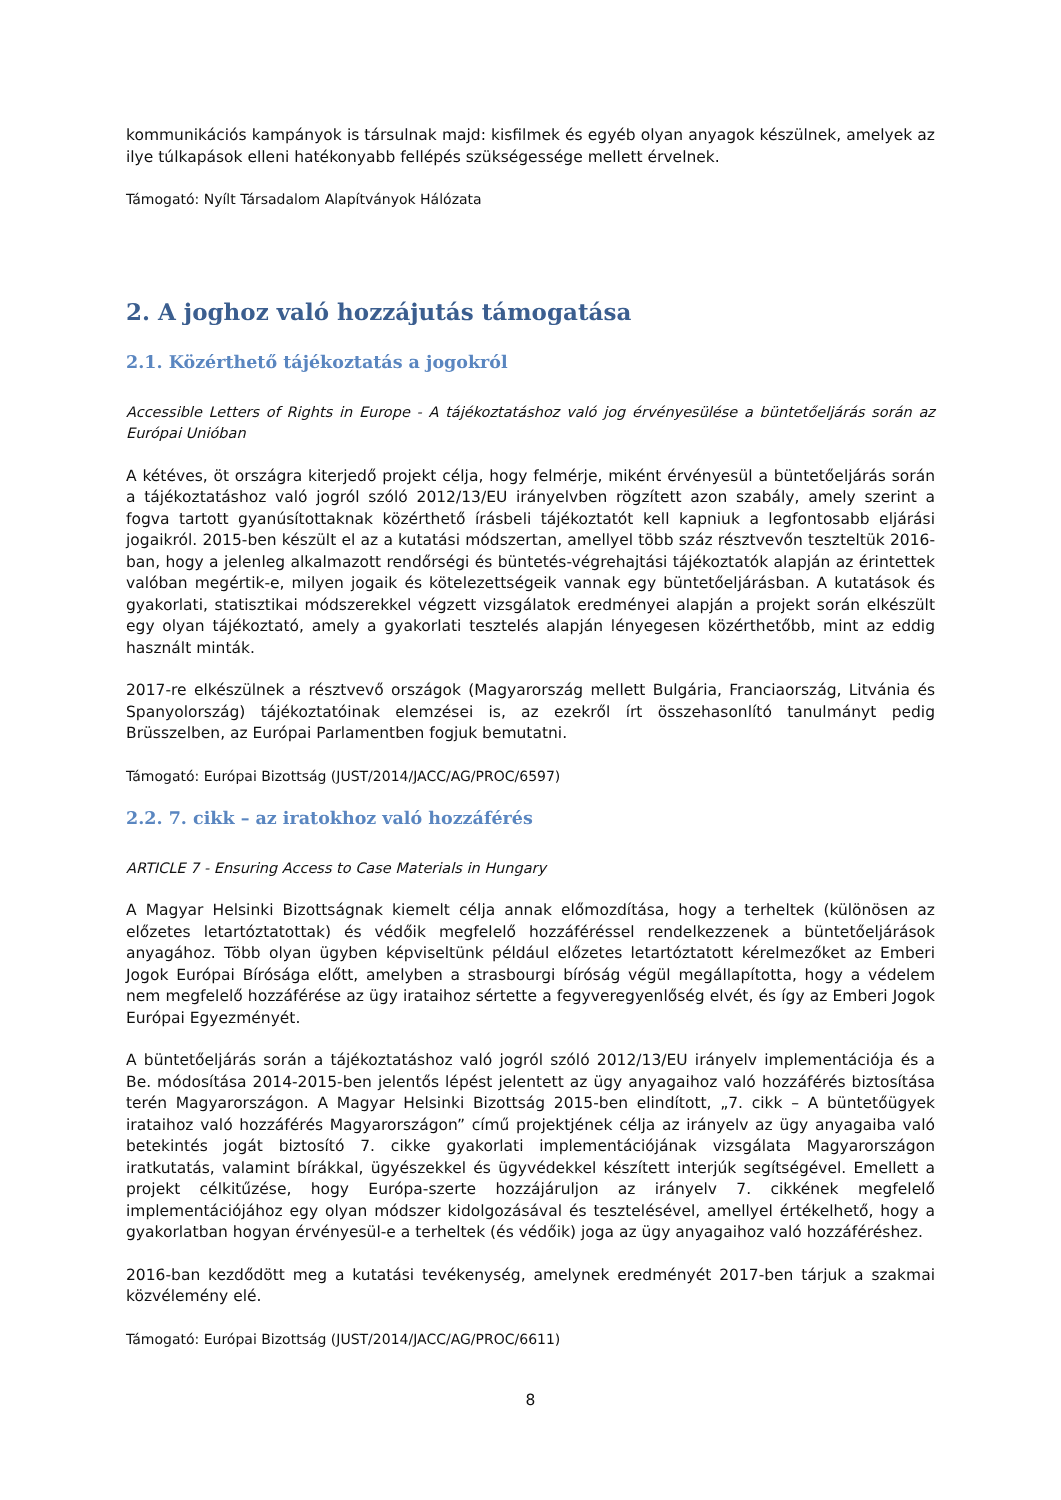kommunikációs kampányok is társulnak majd: kisfilmek és egyéb olyan anyagok készülnek, amelyek az ilye túlkapások elleni hatékonyabb fellépés szükségessége mellett érvelnek.
Támogató: Nyílt Társadalom Alapítványok Hálózata
2. A joghoz való hozzájutás támogatása
2.1. Közérthető tájékoztatás a jogokról
Accessible Letters of Rights in Europe - A tájékoztatáshoz való jog érvényesülése a büntetőeljárás során az Európai Unióban
A kétéves, öt országra kiterjedő projekt célja, hogy felmérje, miként érvényesül a büntetőeljárás során a tájékoztatáshoz való jogról szóló 2012/13/EU irányelvben rögzített azon szabály, amely szerint a fogva tartott gyanúsítottaknak közérthető írásbeli tájékoztatót kell kapniuk a legfontosabb eljárási jogaikról. 2015-ben készült el az a kutatási módszertan, amellyel több száz résztvevőn teszteltük 2016-ban, hogy a jelenleg alkalmazott rendőrségi és büntetés-végrehajtási tájékoztatók alapján az érintettek valóban megértik-e, milyen jogaik és kötelezettségeik vannak egy büntetőeljárásban. A kutatások és gyakorlati, statisztikai módszerekkel végzett vizsgálatok eredményei alapján a projekt során elkészült egy olyan tájékoztató, amely a gyakorlati tesztelés alapján lényegesen közérthetőbb, mint az eddig használt minták.
2017-re elkészülnek a résztvevő országok (Magyarország mellett Bulgária, Franciaország, Litvánia és Spanyolország) tájékoztatóinak elemzései is, az ezekről írt összehasonlító tanulmányt pedig Brüsszelben, az Európai Parlamentben fogjuk bemutatni.
Támogató: Európai Bizottság (JUST/2014/JACC/AG/PROC/6597)
2.2. 7. cikk – az iratokhoz való hozzáférés
ARTICLE 7 - Ensuring Access to Case Materials in Hungary
A Magyar Helsinki Bizottságnak kiemelt célja annak előmozdítása, hogy a terheltek (különösen az előzetes letartóztatottak) és védőik megfelelő hozzáféréssel rendelkezzenek a büntetőeljárások anyagához. Több olyan ügyben képviseltünk például előzetes letartóztatott kérelmezőket az Emberi Jogok Európai Bírósága előtt, amelyben a strasbourgi bíróság végül megállapította, hogy a védelem nem megfelelő hozzáférése az ügy irataihoz sértette a fegyveregyenlőség elvét, és így az Emberi Jogok Európai Egyezményét.
A büntetőeljárás során a tájékoztatáshoz való jogról szóló 2012/13/EU irányelv implementációja és a Be. módosítása 2014-2015-ben jelentős lépést jelentett az ügy anyagaihoz való hozzáférés biztosítása terén Magyarországon. A Magyar Helsinki Bizottság 2015-ben elindított, „7. cikk – A büntetőügyek irataihoz való hozzáférés Magyarországon” című projektjének célja az irányelv az ügy anyagaiba való betekintés jogát biztosító 7. cikke gyakorlati implementációjának vizsgálata Magyarországon iratkutatás, valamint bírákkal, ügyészekkel és ügyvédekkel készített interjúk segítségével. Emellett a projekt célkitűzése, hogy Európa-szerte hozzájáruljon az irányelv 7. cikkének megfelelő implementációjához egy olyan módszer kidolgozásával és tesztelésével, amellyel értékelhető, hogy a gyakorlatban hogyan érvényesül-e a terheltek (és védőik) joga az ügy anyagaihoz való hozzáféréshez.
2016-ban kezdődött meg a kutatási tevékenység, amelynek eredményét 2017-ben tárjuk a szakmai közvélemény elé.
Támogató: Európai Bizottság (JUST/2014/JACC/AG/PROC/6611)
8